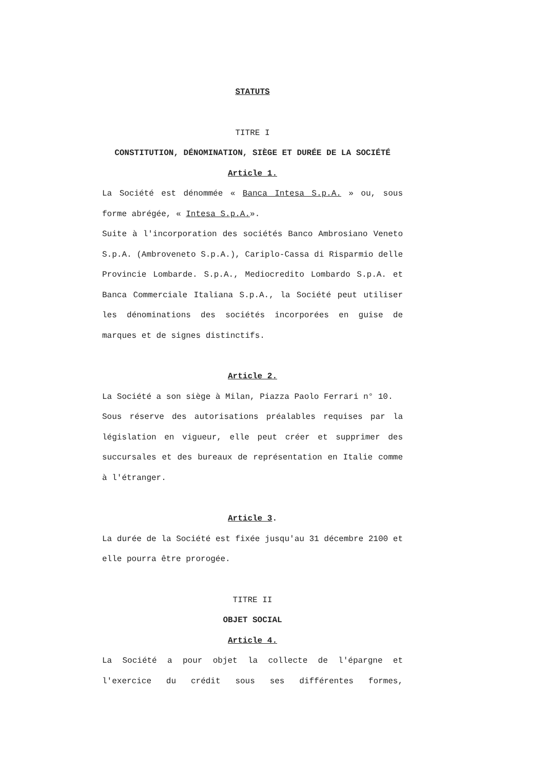STATUTS
TITRE I
CONSTITUTION, DÉNOMINATION, SIÈGE ET DURÉE DE LA SOCIÉTÉ
Article 1.
La Société est dénommée « Banca Intesa S.p.A. » ou, sous forme abrégée, « Intesa S.p.A.».
Suite à l'incorporation des sociétés Banco Ambrosiano Veneto S.p.A. (Ambroveneto S.p.A.), Cariplo-Cassa di Risparmio delle Provincie Lombarde. S.p.A., Mediocredito Lombardo S.p.A. et Banca Commerciale Italiana S.p.A., la Société peut utiliser les dénominations des sociétés incorporées en guise de marques et de signes distinctifs.
Article 2.
La Société a son siège à Milan, Piazza Paolo Ferrari n° 10.
Sous réserve des autorisations préalables requises par la législation en vigueur, elle peut créer et supprimer des succursales et des bureaux de représentation en Italie comme à l'étranger.
Article 3.
La durée de la Société est fixée jusqu'au 31 décembre 2100 et elle pourra être prorogée.
TITRE II
OBJET SOCIAL
Article 4.
La Société a pour objet la collecte de l'épargne et l'exercice du crédit sous ses différentes formes,